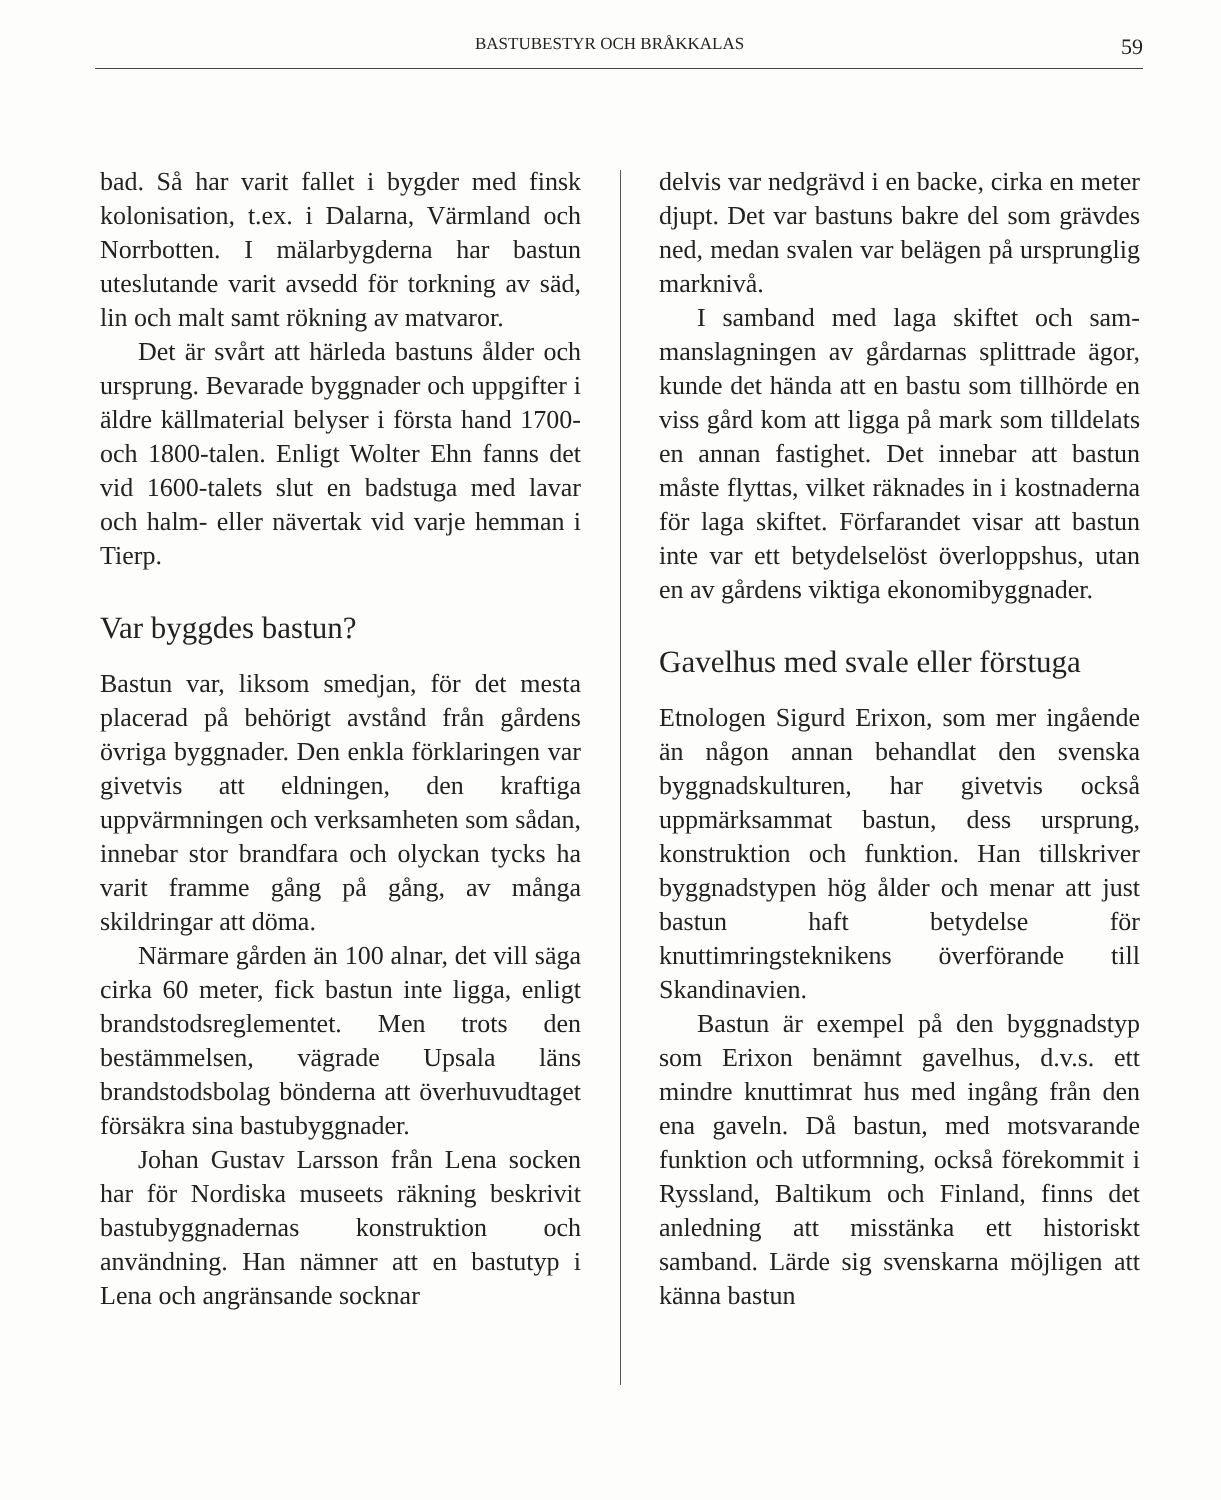BASTUBESTYR OCH BRÅKKALAS 59
bad. Så har varit fallet i bygder med finsk kolonisation, t.ex. i Dalarna, Värmland och Norrbotten. I mälarbygderna har bastun uteslutande varit avsedd för tork­ning av säd, lin och malt samt rökning av matvaror.
Det är svårt att härleda bastuns ålder och ursprung. Bevarade byggnader och uppgifter i äldre källmaterial belyser i första hand 1700- och 1800-talen. Enligt Wolter Ehn fanns det vid 1600-talets slut en badstuga med lavar och halm- eller nävertak vid varje hemman i Tierp.
Var byggdes bastun?
Bastun var, liksom smedjan, för det mesta placerad på behörigt avstånd från gårdens övriga byggnader. Den enkla förklaringen var givetvis att eldningen, den kraftiga uppvärmningen och verk­samheten som sådan, innebar stor brand­fara och olyckan tycks ha varit framme gång på gång, av många skildringar att döma.
Närmare gården än 100 alnar, det vill säga cirka 60 meter, fick bastun inte ligga, enligt brandstodsreglementet. Men trots den bestämmelsen, vägrade Upsala läns brandstodsbolag bönderna att överhuvud­taget försäkra sina bastubyggnader.
Johan Gustav Larsson från Lena socken har för Nordiska museets räkning beskrivit bastubyggnadernas konstruk­tion och användning. Han nämner att en bastutyp i Lena och angränsande socknar
delvis var nedgrävd i en backe, cirka en meter djupt. Det var bastuns bakre del som grävdes ned, medan svalen var belägen på ursprunglig marknivå.
I samband med laga skiftet och sam­manslagningen av gårdarnas splittrade ägor, kunde det hända att en bastu som tillhörde en viss gård kom att ligga på mark som tilldelats en annan fastighet. Det innebar att bastun måste flyttas, vilket räknades in i kostnaderna för laga skiftet. Förfarandet visar att bastun inte var ett betydelselöst överloppshus, utan en av gårdens viktiga ekonomi­byggnader.
Gavelhus med svale eller förstuga
Etnologen Sigurd Erixon, som mer ingå­ende än någon annan behandlat den svenska byggnadskulturen, har givetvis också uppmärksammat bastun, dess ursprung, konstruktion och funktion. Han tillskriver byggnadstypen hög ålder och menar att just bastun haft betydelse för knuttimringsteknikens överförande till Skandinavien.
Bastun är exempel på den byggnads­typ som Erixon benämnt gavelhus, d.v.s. ett mindre knuttimrat hus med ingång från den ena gaveln. Då bastun, med motsvarande funktion och utformning, också förekommit i Ryssland, Baltikum och Finland, finns det anledning att misstänka ett historiskt samband. Lärde sig svenskarna möjligen att känna bastun